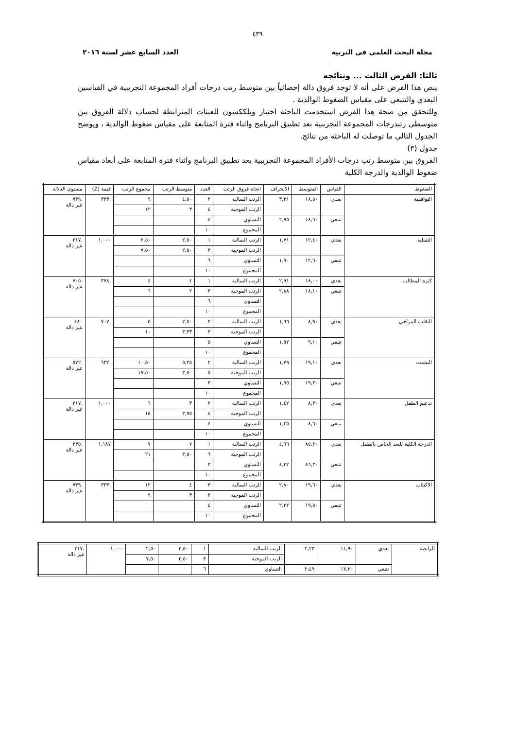٤٣٩
مجلة البحث العلمى فى التربية العدد السابع عشر لسنة ٢٠١٦
ثالثا: الفرض الثالث ... ونتائجه
ينص هذا الفرض على أنه لا توجد فروق دالة إحصائياً بين متوسط رتب درجات أفراد المجموعة التجريبية في القياسين البعدي والتتبعي على مقياس الضغوط الوالدية .
وللتحقق من صحة هذا الفرض استخدمت الباحثة اختبار ويلككسون للعينات المترابطة لحساب دلالة الفروق بين متوسطي رتبدرجات المجموعة التجريبية بعد تطبيق البرنامج واثناء فترة المتابعة على مقياس ضغوط الوالدية ، ويوضح الجدول التالي ما توصلت له الباحثة من نتائج.
جدول (٣)
الفروق بين متوسط رتب درجات الأفراد المجموعة التجريبية بعد تطبيق البرنامج واثناء فترة المتابعة على أبعاد مقياس ضغوط الوالدية والدرجة الكلية
| الضغوط | القياس | المتوسط | الانحراف | اتجاه فروق الرتب | العدد | متوسط الرتب | مجموع الرتب | قيمة (Z) | مستوى الدلالة |
| --- | --- | --- | --- | --- | --- | --- | --- | --- | --- |
| التوافقية | بعدي | ١٨,٥٠ | ٣,٣١ | الرتب السالبة | ٢ | ٤,٥٠ | ٩ | .٣٣٣ | .٧٣٩ غير دالة |
| | | | | الرتب الموجبة | ٤ | ٣ | ١٢ | | |
| | تتبعي | ١٨,٦٠ | ٢,٩٥ | التساوي | ٤ | | | | |
| | | | | المجموع | ١٠ | | | | |
| التقبلية | بعدي | ١٢,٤٠ | ١,٧١ | الرتب السالبة | ١ | ٢,٥٠ | ٢,٥٠ | ١,٠٠٠ | .٣١٧ غير دالة |
| | | | | الرتب الموجبة | ٣ | ٢,٥٠ | ٧,٥٠ | | |
| | تتبعي | ١٢,٦٠ | ١,٩٠ | التساوي | ٦ | | | | |
| | | | | المجموع | ١٠ | | | | |
| كثرة المطالب | بعدي | ١٨,٠٠ | ٢,٩١ | الرتب السالبة | ١ | ٤ | ٤ | .٣٧٨ | .٧٠٥ غير دالة |
| | تتبعي | ١٨,١٠ | ٢,٨٨ | الرتب الموجبة | ٣ | ٢ | ٦ | | |
| | | | | التساوي | ٦ | | | | |
| | | | | المجموع | ١٠ | | | | |
| التقلب المزاجي | بعدي | ٨,٩٠ | ١,٦٦ | الرتب السالبة | ٢ | ٢,٥٠ | ٥ | .٧٠٧ | ٤٨٠ غير دالة |
| | | | | الرتب الموجبة | ٣ | ٣,٣٣ | ١٠ | | |
| | تتبعي | ٩,١٠ | ١,٥٢ | التساوي | ٥ | | | | |
| | | | | المجموع | ١٠ | | | | |
| التشتت | بعدي | ١٩,١٠ | ١,٧٩ | الرتب السالبة | ٢ | ٥,٢٥ | ١٠,٥٠ | .٦٣٢ | .٥٧٢ غير دالة |
| | | | | الرتب الموجبة | ٥ | ٣,٥٠ | ١٧,٥٠ | | |
| | تتبعي | ١٩,٣٠ | ١,٩٥ | التساوي | ٣ | | | | |
| | | | | المجموع | ١٠ | | | | |
| تدعيم الطفل | بعدي | ٨,٣٠ | ١,٤٢ | الرتب السالبة | ٢ | ٣ | ٦ | ١,٠٠٠ | .٣١٧ غير دالة |
| | | | | الرتب الموجبة | ٤ | ٣,٧٥ | ١٥ | | |
| | تتبعي | ٨,٦٠ | ١,٣٥ | التساوي | ٤ | | | | |
| | | | | المجموع | ١٠ | | | | |
| الدرجة الكلية للبعد الخاص بالطفل | بعدي | ٨٥,٢٠ | ٤,٩٦ | الرتب السالبة | ١ | ٧ | ٧ | ١,١٨٧ | .٢٣٥ غير دالة |
| | | | | الرتب الموجبة | ٦ | ٣,٥٠ | ٢١ | | |
| | تتبعي | ٨٦,٣٠ | ٤,٣٢ | التساوي | ٣ | | | | |
| | | | | المجموع | ١٠ | | | | |
| الاكتئاب | بعدي | ١٩,٦٠ | ٢,٨٠ | الرتب السالبة | ٣ | ٤ | ١٢ | .٣٣٣ | .٧٣٩ غير دالة |
| | | | | الرتب الموجبة | ٣ | ٣ | ٩ | | |
| | تتبعي | ١٩,٥٠ | ٢,٣٢ | التساوي | ٤ | | | | |
| | | | | المجموع | ١٠ | | | | |
| الرابطة | بعدي | ١١,٩٠ | ٢,٢٣ | الرتب السالبة | ١ | ٢,٥٠ | ٢,٥٠ | ١,٠٠٠ | .٣١٧ غير دالة |
| | | | | الرتب الموجبة | ٣ | ٢,٥٠ | ٧,٥٠ | | |
| | تتبعي | ١٧,٢٠ | ٢,٤٩ | التساوي | ٦ | | | | |